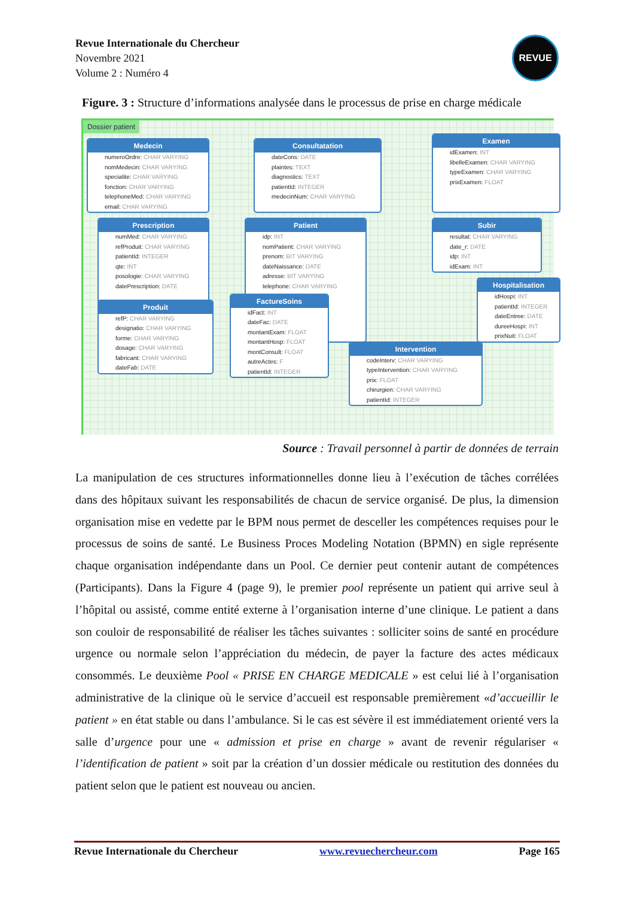Revue Internationale du Chercheur
Novembre 2021
Volume 2 : Numéro 4
REVUE
Figure. 3 : Structure d’informations analysée dans le processus de prise en charge médicale
Dossier patient
Medecin
numeroOrdre: CHAR VARYING
nomMedecin: CHAR VARYING
specialite: CHAR VARYING
fonction: CHAR VARYING
telephoneMed: CHAR VARYING
email: CHAR VARYING
Consultatation
dateCons: DATE
plaintes: TEXT
diagnostics: TEXT
patientId: INTEGER
medecinNum: CHAR VARYING
Examen
idExamen: INT
libelleExamen: CHAR VARYING
typeExamen: CHAR VARYING
prixExamen: FLOAT
Prescription
numMed: CHAR VARYING
refProduit: CHAR VARYING
patientId: INTEGER
qte: INT
posologie: CHAR VARYING
datePrescription: DATE
Patient
idp: INT
nomPatient: CHAR VARYING
prenom: BIT VARYING
dateNaissance: DATE
adresse: BIT VARYING
telephone: CHAR VARYING
Subir
resultat: CHAR VARYING
date_r: DATE
idp: INT
idExam: INT
Hospitalisation
idHospi: INT
patientId: INTEGER
dateEntree: DATE
dureeHospi: INT
prixNuit: FLOAT
Produit
refP: CHAR VARYING
designatio: CHAR VARYING
forme: CHAR VARYING
dosage: CHAR VARYING
fabricant: CHAR VARYING
dateFab: DATE
FactureSoins
idFact: INT
dateFac: DATE
montantExam: FLOAT
montantHosp: FLOAT
montConsult: FLOAT
autreActes: F
patientId: INTEGER
Intervention
codeInterv: CHAR VARYING
typeIntervention: CHAR VARYING
prix: FLOAT
chirurgien: CHAR VARYING
patientId: INTEGER
Source : Travail personnel à partir de données de terrain
La manipulation de ces structures informationnelles donne lieu à l’exécution de tâches corrélées dans des hôpitaux suivant les responsabilités de chacun de service organisé. De plus, la dimension organisation mise en vedette par le BPM nous permet de desceller les compétences requises pour le processus de soins de santé. Le Business Proces Modeling Notation (BPMN) en sigle représente chaque organisation indépendante dans un Pool. Ce dernier peut contenir autant de compétences (Participants). Dans la Figure 4 (page 9), le premier pool représente un patient qui arrive seul à l’hôpital ou assisté, comme entité externe à l’organisation interne d’une clinique. Le patient a dans son couloir de responsabilité de réaliser les tâches suivantes : solliciter soins de santé en procédure urgence ou normale selon l’appréciation du médecin, de payer la facture des actes médicaux consommés. Le deuxième Pool « PRISE EN CHARGE MEDICALE » est celui lié à l’organisation administrative de la clinique où le service d’accueil est responsable premièrement «d’accueillir le patient » en état stable ou dans l’ambulance. Si le cas est sévère il est immédiatement orienté vers la salle d’urgence pour une « admission et prise en charge » avant de revenir régulariser « l’identification de patient » soit par la création d’un dossier médicale ou restitution des données du patient selon que le patient est nouveau ou ancien.
Revue Internationale du Chercheur www.revuechercheur.com Page 165